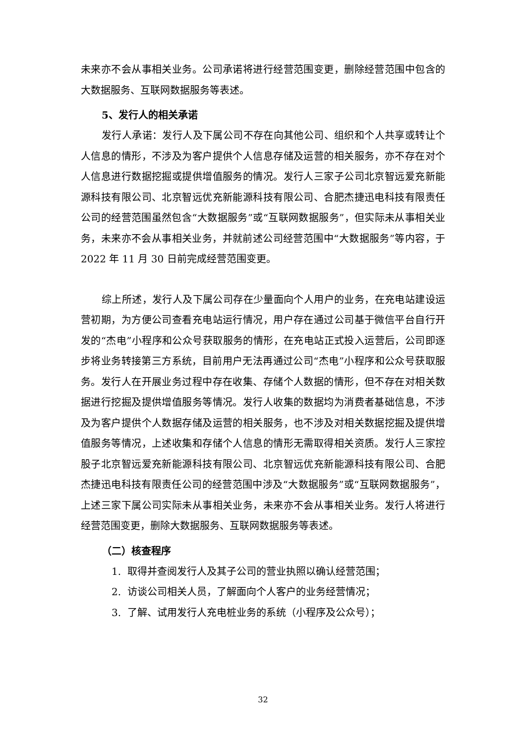未来亦不会从事相关业务。公司承诺将进行经营范围变更，删除经营范围中包含的大数据服务、互联网数据服务等表述。
5、发行人的相关承诺
发行人承诺：发行人及下属公司不存在向其他公司、组织和个人共享或转让个人信息的情形，不涉及为客户提供个人信息存储及运营的相关服务，亦不存在对个人信息进行数据挖掘或提供增值服务的情况。发行人三家子公司北京智远爱充新能源科技有限公司、北京智远优充新能源科技有限公司、合肥杰捷迅电科技有限责任公司的经营范围虽然包含“大数据服务”或“互联网数据服务”，但实际未从事相关业务，未来亦不会从事相关业务，并就前述公司经营范围中“大数据服务”等内容，于 2022 年 11 月 30 日前完成经营范围变更。
综上所述，发行人及下属公司存在少量面向个人用户的业务，在充电站建设运营初期，为方便公司查看充电站运行情况，用户存在通过公司基于微信平台自行开发的“杰电”小程序和公众号获取服务的情形，在充电站正式投入运营后，公司即逐步将业务转接第三方系统，目前用户无法再通过公司“杰电”小程序和公众号获取服务。发行人在开展业务过程中存在收集、存储个人数据的情形，但不存在对相关数据进行挖掘及提供增值服务等情况。发行人收集的数据均为消费者基础信息，不涉及为客户提供个人数据存储及运营的相关服务，也不涉及对相关数据挖掘及提供增值服务等情况，上述收集和存储个人信息的情形无需取得相关资质。发行人三家控股子北京智远爱充新能源科技有限公司、北京智远优充新能源科技有限公司、合肥杰捷迅电科技有限责任公司的经营范围中涉及“大数据服务”或“互联网数据服务”，上述三家下属公司实际未从事相关业务，未来亦不会从事相关业务。发行人将进行经营范围变更，删除大数据服务、互联网数据服务等表述。
（二）核查程序
1. 取得并查阅发行人及其子公司的营业执照以确认经营范围；
2. 访谈公司相关人员，了解面向个人客户的业务经营情况；
3. 了解、试用发行人充电桩业务的系统（小程序及公众号）；
32